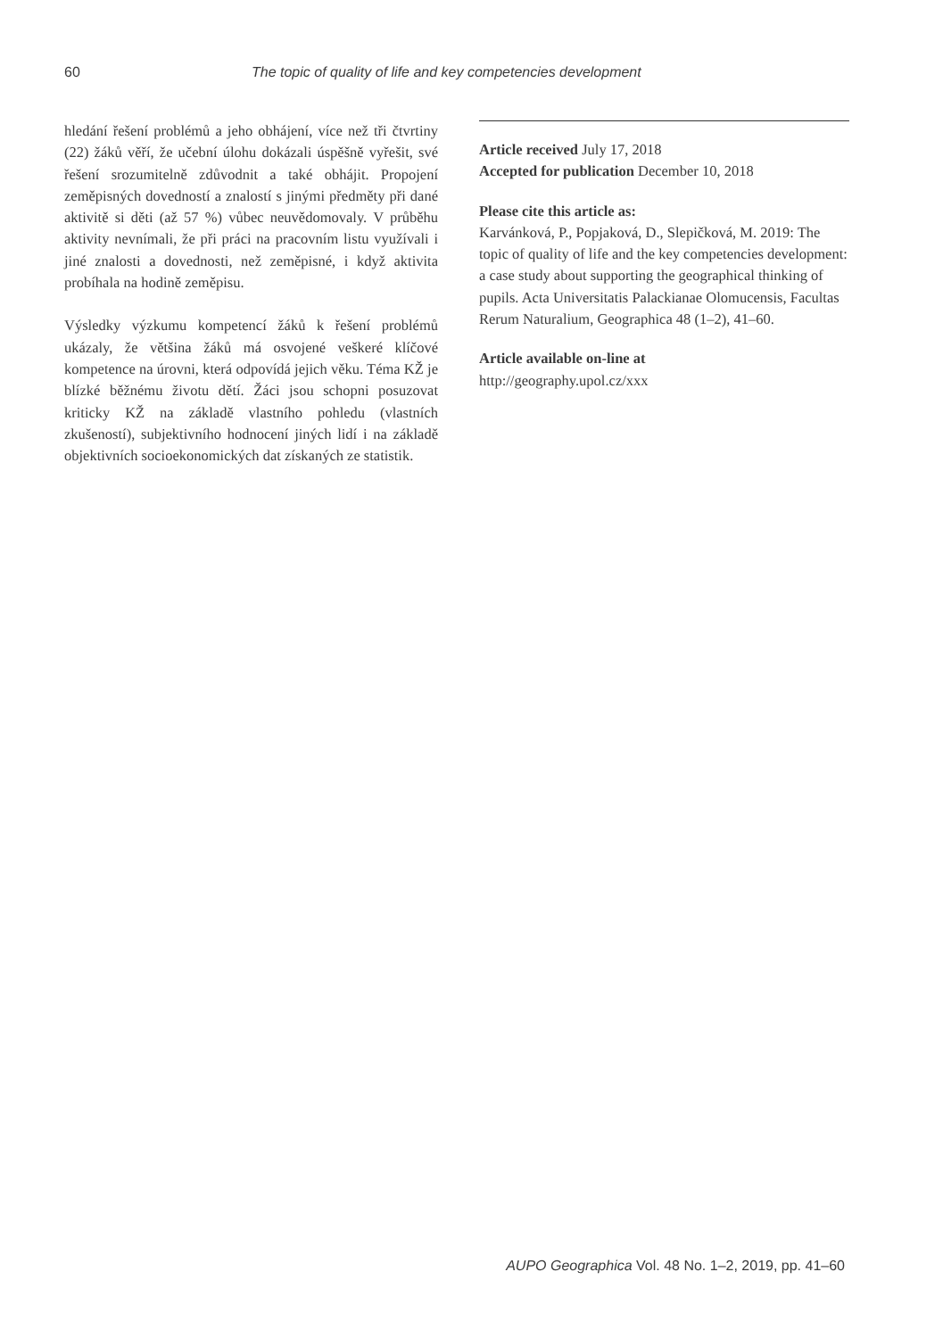60 The topic of quality of life and key competencies development
hledání řešení problémů a jeho obhájení, více než tři čtvrtiny (22) žáků věří, že učební úlohu dokázali úspěšně vyřešit, své řešení srozumitelně zdůvodnit a také obhájit. Propojení zeměpisných dovedností a znalostí s jinými předměty při dané aktivitě si děti (až 57 %) vůbec neuvědomovaly. V průběhu aktivity nevnímali, že při práci na pracovním listu využívali i jiné znalosti a dovednosti, než zeměpisné, i když aktivita probíhala na hodině zeměpisu.
Výsledky výzkumu kompetencí žáků k řešení problémů ukázaly, že většina žáků má osvojené veškeré klíčové kompetence na úrovni, která odpovídá jejich věku. Téma KŽ je blízké běžnému životu dětí. Žáci jsou schopni posuzovat kriticky KŽ na základě vlastního pohledu (vlastních zkušeností), subjektivního hodnocení jiných lidí i na základě objektivních socioekonomických dat získaných ze statistik.
Article received July 17, 2018
Accepted for publication December 10, 2018
Please cite this article as:
Karvánková, P., Popjaková, D., Slepičková, M. 2019: The topic of quality of life and the key competencies development: a case study about supporting the geographical thinking of pupils. Acta Universitatis Palackianae Olomucensis, Facultas Rerum Naturalium, Geographica 48 (1–2), 41–60.
Article available on-line at
http://geography.upol.cz/xxx
AUPO Geographica Vol. 48 No. 1–2, 2019, pp. 41–60